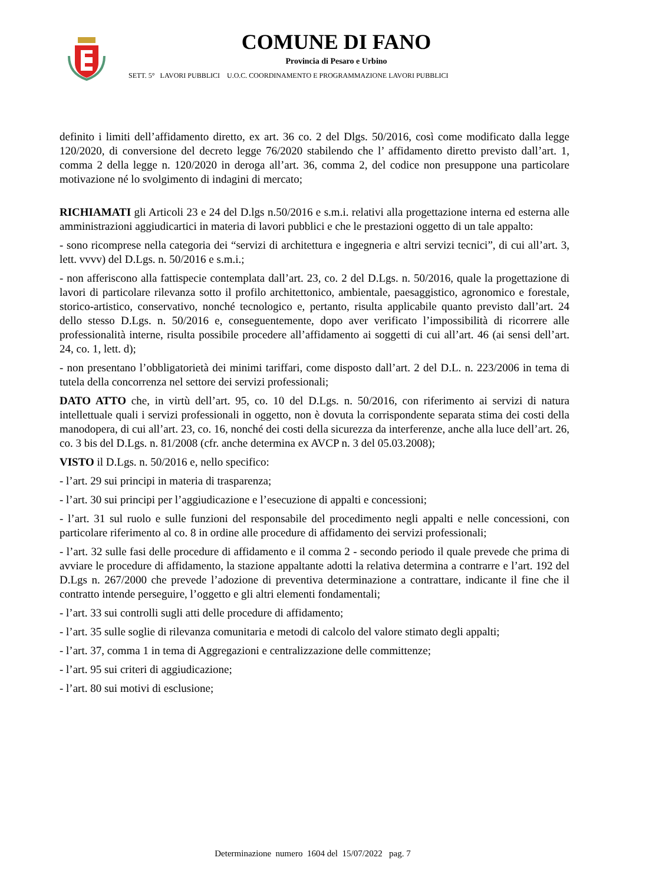COMUNE DI FANO
Provincia di Pesaro e Urbino
SETT. 5° LAVORI PUBBLICI U.O.C. COORDINAMENTO E PROGRAMMAZIONE LAVORI PUBBLICI
definito i limiti dell’affidamento diretto, ex art. 36 co. 2 del Dlgs. 50/2016, così come modificato dalla legge 120/2020, di conversione del decreto legge 76/2020 stabilendo che l’ affidamento diretto previsto dall’art. 1, comma 2 della legge n. 120/2020 in deroga all’art. 36, comma 2, del codice non presuppone una particolare motivazione né lo svolgimento di indagini di mercato;
RICHIAMATI gli Articoli 23 e 24 del D.lgs n.50/2016 e s.m.i. relativi alla progettazione interna ed esterna alle amministrazioni aggiudicartici in materia di lavori pubblici e che le prestazioni oggetto di un tale appalto:
- sono ricomprese nella categoria dei “servizi di architettura e ingegneria e altri servizi tecnici”, di cui all’art. 3, lett. vvvv) del D.Lgs. n. 50/2016 e s.m.i.;
- non afferiscono alla fattispecie contemplata dall’art. 23, co. 2 del D.Lgs. n. 50/2016, quale la progettazione di lavori di particolare rilevanza sotto il profilo architettonico, ambientale, paesaggistico, agronomico e forestale, storico-artistico, conservativo, nonché tecnologico e, pertanto, risulta applicabile quanto previsto dall’art. 24 dello stesso D.Lgs. n. 50/2016 e, conseguentemente, dopo aver verificato l’impossibilità di ricorrere alle professionalità interne, risulta possibile procedere all’affidamento ai soggetti di cui all’art. 46 (ai sensi dell’art. 24, co. 1, lett. d);
- non presentano l’obbligatorietà dei minimi tariffari, come disposto dall’art. 2 del D.L. n. 223/2006 in tema di tutela della concorrenza nel settore dei servizi professionali;
DATO ATTO che, in virtù dell’art. 95, co. 10 del D.Lgs. n. 50/2016, con riferimento ai servizi di natura intellettuale quali i servizi professionali in oggetto, non è dovuta la corrispondente separata stima dei costi della manodopera, di cui all’art. 23, co. 16, nonché dei costi della sicurezza da interferenze, anche alla luce dell’art. 26, co. 3 bis del D.Lgs. n. 81/2008 (cfr. anche determina ex AVCP n. 3 del 05.03.2008);
VISTO il D.Lgs. n. 50/2016 e, nello specifico:
- l’art. 29 sui principi in materia di trasparenza;
- l’art. 30 sui principi per l’aggiudicazione e l’esecuzione di appalti e concessioni;
- l’art. 31 sul ruolo e sulle funzioni del responsabile del procedimento negli appalti e nelle concessioni, con particolare riferimento al co. 8 in ordine alle procedure di affidamento dei servizi professionali;
- l’art. 32 sulle fasi delle procedure di affidamento e il comma 2 - secondo periodo il quale prevede che prima di avviare le procedure di affidamento, la stazione appaltante adotti la relativa determina a contrarre e l’art. 192 del D.Lgs n. 267/2000 che prevede l’adozione di preventiva determinazione a contrattare, indicante il fine che il contratto intende perseguire, l’oggetto e gli altri elementi fondamentali;
- l’art. 33 sui controlli sugli atti delle procedure di affidamento;
- l’art. 35 sulle soglie di rilevanza comunitaria e metodi di calcolo del valore stimato degli appalti;
- l’art. 37, comma 1 in tema di Aggregazioni e centralizzazione delle committenze;
- l’art. 95 sui criteri di aggiudicazione;
- l’art. 80 sui motivi di esclusione;
Determinazione numero 1604 del 15/07/2022 pag. 7